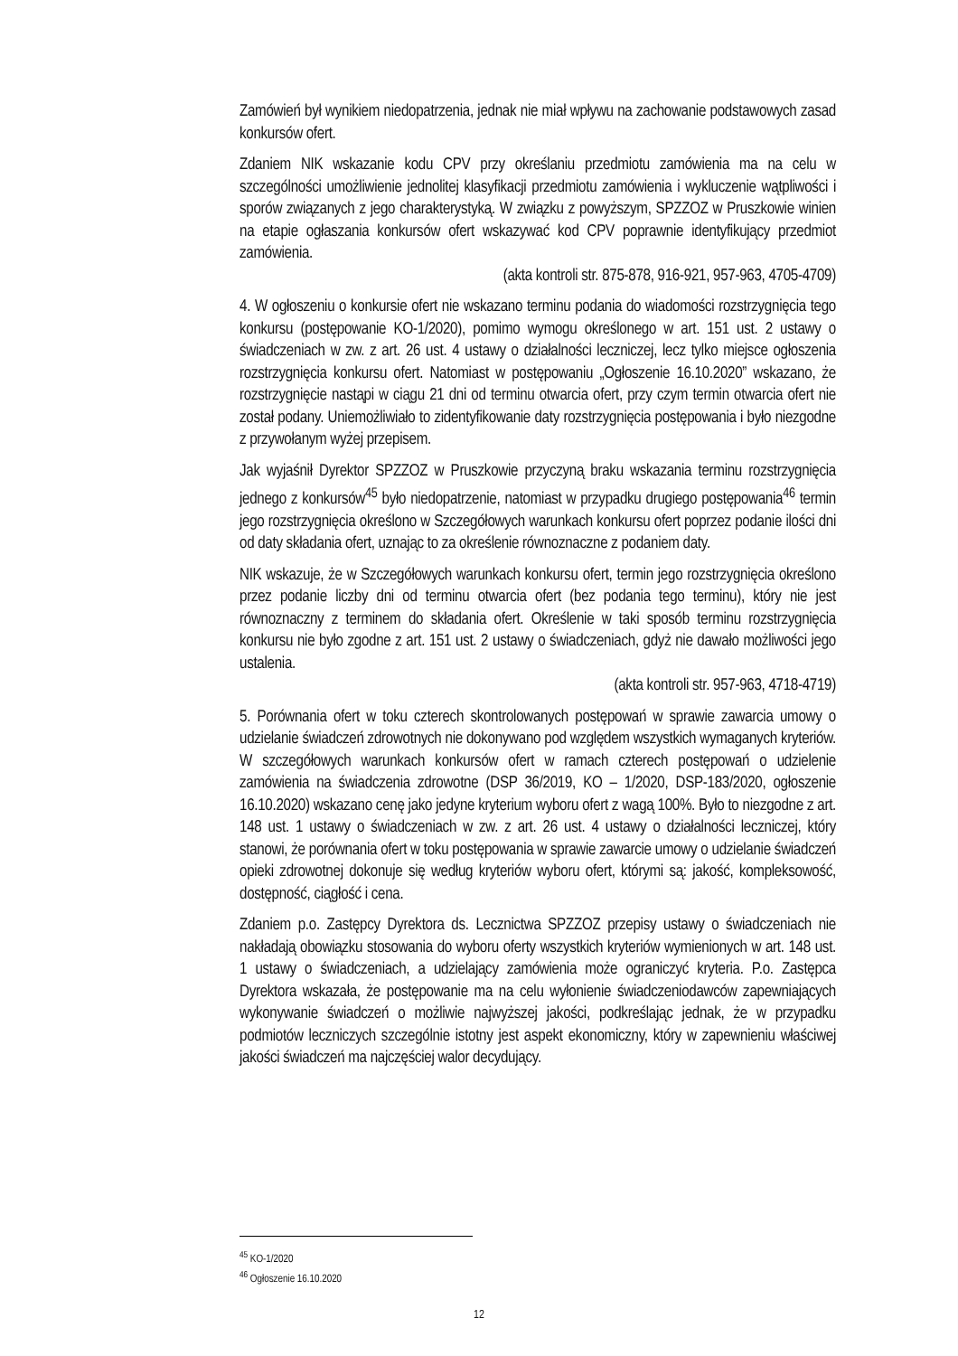Zamówień był wynikiem niedopatrzenia, jednak nie miał wpływu na zachowanie podstawowych zasad konkursów ofert.
Zdaniem NIK wskazanie kodu CPV przy określaniu przedmiotu zamówienia ma na celu w szczególności umożliwienie jednolitej klasyfikacji przedmiotu zamówienia i wykluczenie wątpliwości i sporów związanych z jego charakterystyką. W związku z powyższym, SPZZOZ w Pruszkowie winien na etapie ogłaszania konkursów ofert wskazywać kod CPV poprawnie identyfikujący przedmiot zamówienia.
(akta kontroli str. 875-878, 916-921, 957-963, 4705-4709)
4. W ogłoszeniu o konkursie ofert nie wskazano terminu podania do wiadomości rozstrzygnięcia tego konkursu (postępowanie KO-1/2020), pomimo wymogu określonego w art. 151 ust. 2 ustawy o świadczeniach w zw. z art. 26 ust. 4 ustawy o działalności leczniczej, lecz tylko miejsce ogłoszenia rozstrzygnięcia konkursu ofert. Natomiast w postępowaniu „Ogłoszenie 16.10.2020” wskazano, że rozstrzygnięcie nastąpi w ciągu 21 dni od terminu otwarcia ofert, przy czym termin otwarcia ofert nie został podany. Uniemożliwiało to zidentyfikowanie daty rozstrzygnięcia postępowania i było niezgodne z przywołanym wyżej przepisem.
Jak wyjaśnił Dyrektor SPZZOZ w Pruszkowie przyczyną braku wskazania terminu rozstrzygnięcia jednego z konkursów<sup>45</sup> było niedopatrzenie, natomiast w przypadku drugiego postępowania<sup>46</sup> termin jego rozstrzygnięcia określono w Szczegółowych warunkach konkursu ofert poprzez podanie ilości dni od daty składania ofert, uznając to za określenie równoznaczne z podaniem daty.
NIK wskazuje, że w Szczegółowych warunkach konkursu ofert, termin jego rozstrzygnięcia określono przez podanie liczby dni od terminu otwarcia ofert (bez podania tego terminu), który nie jest równoznaczny z terminem do składania ofert. Określenie w taki sposób terminu rozstrzygnięcia konkursu nie było zgodne z art. 151 ust. 2 ustawy o świadczeniach, gdyż nie dawało możliwości jego ustalenia.
(akta kontroli str. 957-963, 4718-4719)
5. Porównania ofert w toku czterech skontrolowanych postępowań w sprawie zawarcia umowy o udzielanie świadczeń zdrowotnych nie dokonywano pod względem wszystkich wymaganych kryteriów. W szczegółowych warunkach konkursów ofert w ramach czterech postępowań o udzielenie zamówienia na świadczenia zdrowotne (DSP 36/2019, KO – 1/2020, DSP-183/2020, ogłoszenie 16.10.2020) wskazano cenę jako jedyne kryterium wyboru ofert z wagą 100%. Było to niezgodne z art. 148 ust. 1 ustawy o świadczeniach w zw. z art. 26 ust. 4 ustawy o działalności leczniczej, który stanowi, że porównania ofert w toku postępowania w sprawie zawarcie umowy o udzielanie świadczeń opieki zdrowotnej dokonuje się według kryteriów wyboru ofert, którymi są: jakość, kompleksowość, dostępność, ciągłość i cena.
Zdaniem p.o. Zastępcy Dyrektora ds. Lecznictwa SPZZOZ przepisy ustawy o świadczeniach nie nakładają obowiązku stosowania do wyboru oferty wszystkich kryteriów wymienionych w art. 148 ust. 1 ustawy o świadczeniach, a udzielający zamówienia może ograniczyć kryteria. P.o. Zastępca Dyrektora wskazała, że postępowanie ma na celu wyłonienie świadczeniodawców zapewniających wykonywanie świadczeń o możliwie najwyższej jakości, podkreślając jednak, że w przypadku podmiotów leczniczych szczególnie istotny jest aspekt ekonomiczny, który w zapewnieniu właściwej jakości świadczeń ma najczęściej walor decydujący.
<sup>45</sup> KO-1/2020
<sup>46</sup> Ogłoszenie 16.10.2020
12